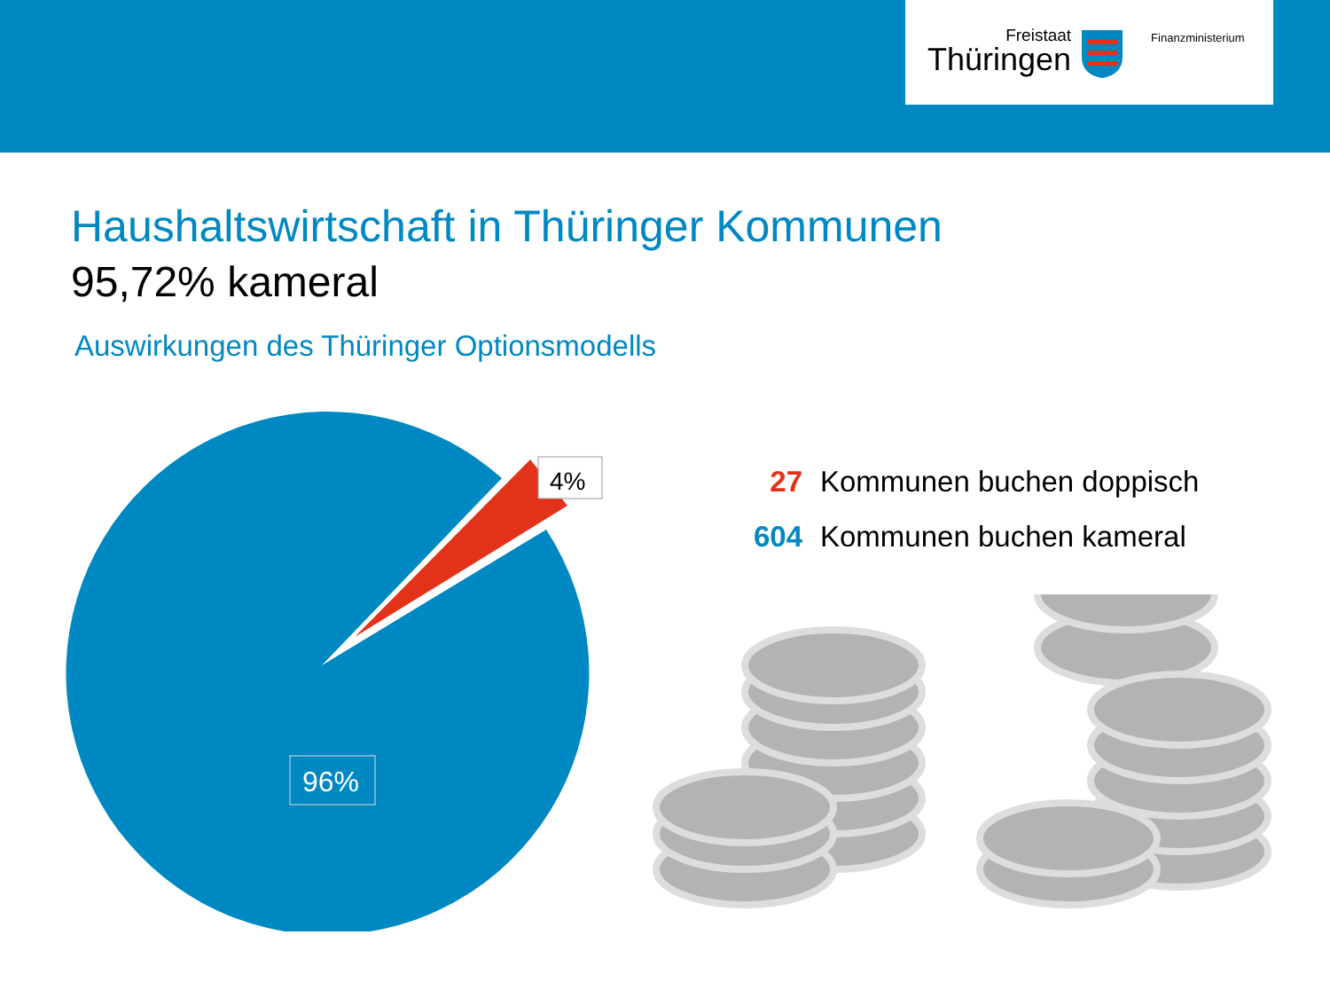Freistaat
Thüringen
Finanzministerium
Haushaltswirtschaft in Thüringer Kommunen
95,72% kameral
Auswirkungen des Thüringer Optionsmodells
4%
96%
27 Kommunen buchen doppisch
604 Kommunen buchen kameral